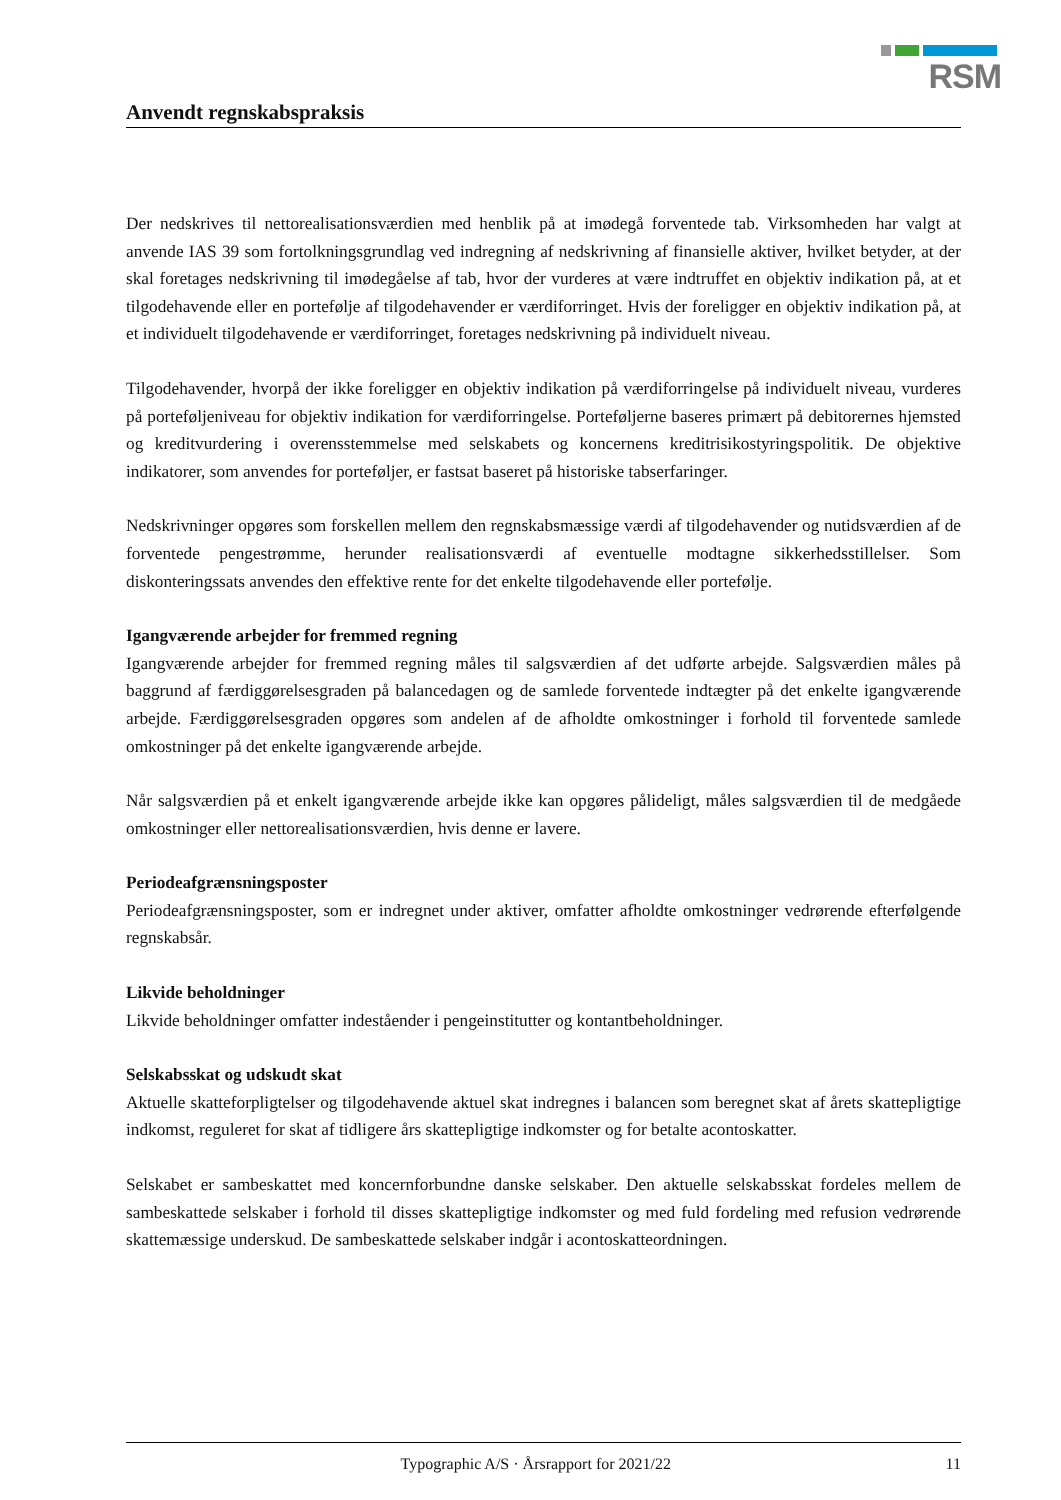RSM
Anvendt regnskabspraksis
Der nedskrives til nettorealisationsværdien med henblik på at imødegå forventede tab. Virksomheden har valgt at anvende IAS 39 som fortolkningsgrundlag ved indregning af nedskrivning af finansielle aktiver, hvilket betyder, at der skal foretages nedskrivning til imødegåelse af tab, hvor der vurderes at være indtruffet en objektiv indikation på, at et tilgodehavende eller en portefølje af tilgodehavender er værdiforringet. Hvis der foreligger en objektiv indikation på, at et individuelt tilgodehavende er værdiforringet, foretages nedskrivning på individuelt niveau.
Tilgodehavender, hvorpå der ikke foreligger en objektiv indikation på værdiforringelse på individuelt niveau, vurderes på porteføljeniveau for objektiv indikation for værdiforringelse. Porteføljerne baseres primært på debitorernes hjemsted og kreditvurdering i overensstemmelse med selskabets og koncernens kreditrisikostyringspolitik. De objektive indikatorer, som anvendes for porteføljer, er fastsat baseret på historiske tabserfaringer.
Nedskrivninger opgøres som forskellen mellem den regnskabsmæssige værdi af tilgodehavender og nutidsværdien af de forventede pengestrømme, herunder realisationsværdi af eventuelle modtagne sikkerhedsstillelser. Som diskonteringssats anvendes den effektive rente for det enkelte tilgodehavende eller portefølje.
Igangværende arbejder for fremmed regning
Igangværende arbejder for fremmed regning måles til salgsværdien af det udførte arbejde. Salgsværdien måles på baggrund af færdiggørelsesgraden på balancedagen og de samlede forventede indtægter på det enkelte igangværende arbejde. Færdiggørelsesgraden opgøres som andelen af de afholdte omkostninger i forhold til forventede samlede omkostninger på det enkelte igangværende arbejde.
Når salgsværdien på et enkelt igangværende arbejde ikke kan opgøres pålideligt, måles salgsværdien til de medgåede omkostninger eller nettorealisationsværdien, hvis denne er lavere.
Periodeafgrænsningsposter
Periodeafgrænsningsposter, som er indregnet under aktiver, omfatter afholdte omkostninger vedrørende efterfølgende regnskabsår.
Likvide beholdninger
Likvide beholdninger omfatter indeståender i pengeinstitutter og kontantbeholdninger.
Selskabsskat og udskudt skat
Aktuelle skatteforpligtelser og tilgodehavende aktuel skat indregnes i balancen som beregnet skat af årets skattepligtige indkomst, reguleret for skat af tidligere års skattepligtige indkomster og for betalte acontoskatter.
Selskabet er sambeskattet med koncernforbundne danske selskaber. Den aktuelle selskabsskat fordeles mellem de sambeskattede selskaber i forhold til disses skattepligtige indkomster og med fuld fordeling med refusion vedrørende skattemæssige underskud. De sambeskattede selskaber indgår i acontoskatteordningen.
Typographic A/S · Årsrapport for 2021/22 11